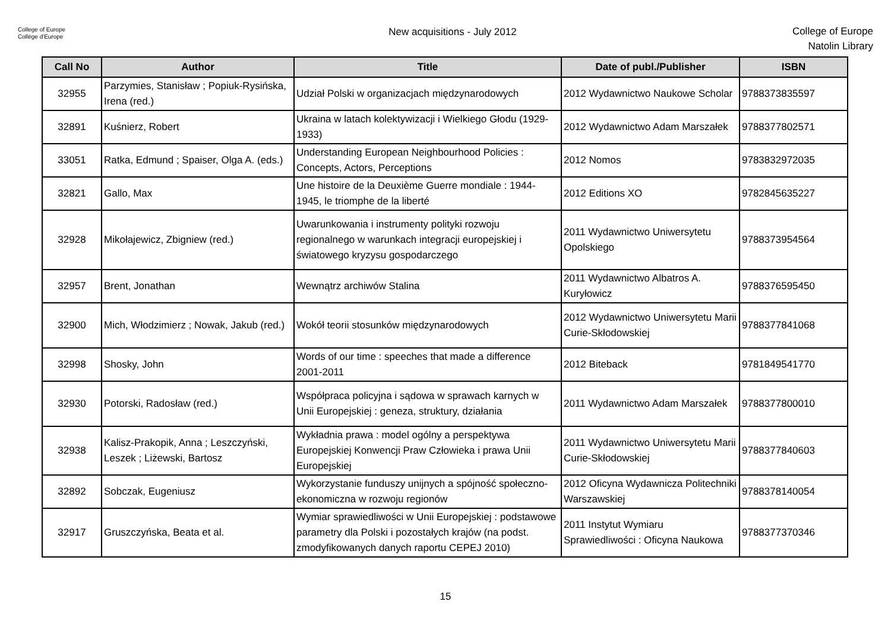College of Europe
Collège d'Europe
New acquisitions - July 2012
College of Europe
Natolin Library
| Call No | Author | Title | Date of publ./Publisher | ISBN |
| --- | --- | --- | --- | --- |
| 32955 | Parzymies, Stanisław ; Popiuk-Rysińska, Irena (red.) | Udział Polski w organizacjach międzynarodowych | 2012 Wydawnictwo Naukowe Scholar | 9788373835597 |
| 32891 | Kuśnierz, Robert | Ukraina w latach kolektywizacji i Wielkiego Głodu (1929-1933) | 2012 Wydawnictwo Adam Marszałek | 9788377802571 |
| 33051 | Ratka, Edmund ; Spaiser, Olga A. (eds.) | Understanding European Neighbourhood Policies : Concepts, Actors, Perceptions | 2012 Nomos | 9783832972035 |
| 32821 | Gallo, Max | Une histoire de la Deuxième Guerre mondiale : 1944-1945, le triomphe de la liberté | 2012 Editions XO | 9782845635227 |
| 32928 | Mikołajewicz, Zbigniew (red.) | Uwarunkowania i instrumenty polityki rozwoju regionalnego w warunkach integracji europejskiej i światowego kryzysu gospodarczego | 2011 Wydawnictwo Uniwersytetu Opolskiego | 9788373954564 |
| 32957 | Brent, Jonathan | Wewnątrz archiwów Stalina | 2011 Wydawnictwo Albatros A. Kuryłowicz | 9788376595450 |
| 32900 | Mich, Włodzimierz ; Nowak, Jakub (red.) | Wokół teorii stosunków międzynarodowych | 2012 Wydawnictwo Uniwersytetu Marii Curie-Skłodowskiej | 9788377841068 |
| 32998 | Shosky, John | Words of our time : speeches that made a difference 2001-2011 | 2012 Biteback | 9781849541770 |
| 32930 | Potorski, Radosław (red.) | Współpraca policyjna i sądowa w sprawach karnych w Unii Europejskiej : geneza, struktury, działania | 2011 Wydawnictwo Adam Marszałek | 9788377800010 |
| 32938 | Kalisz-Prakopik, Anna ; Leszczyński, Leszek ; Liżewski, Bartosz | Wykładnia prawa : model ogólny a perspektywa Europejskiej Konwencji Praw Człowieka i prawa Unii Europejskiej | 2011 Wydawnictwo Uniwersytetu Marii Curie-Skłodowskiej | 9788377840603 |
| 32892 | Sobczak, Eugeniusz | Wykorzystanie funduszy unijnych a spójność społeczno-ekonomiczna w rozwoju regionów | 2012 Oficyna Wydawnicza Politechniki Warszawskiej | 9788378140054 |
| 32917 | Gruszczyńska, Beata et al. | Wymiar sprawiedliwości w Unii Europejskiej : podstawowe parametry dla Polski i pozostałych krajów (na podst. zmodyfikowanych danych raportu CEPEJ 2010) | 2011 Instytut Wymiaru Sprawiedliwości : Oficyna Naukowa | 9788377370346 |
15